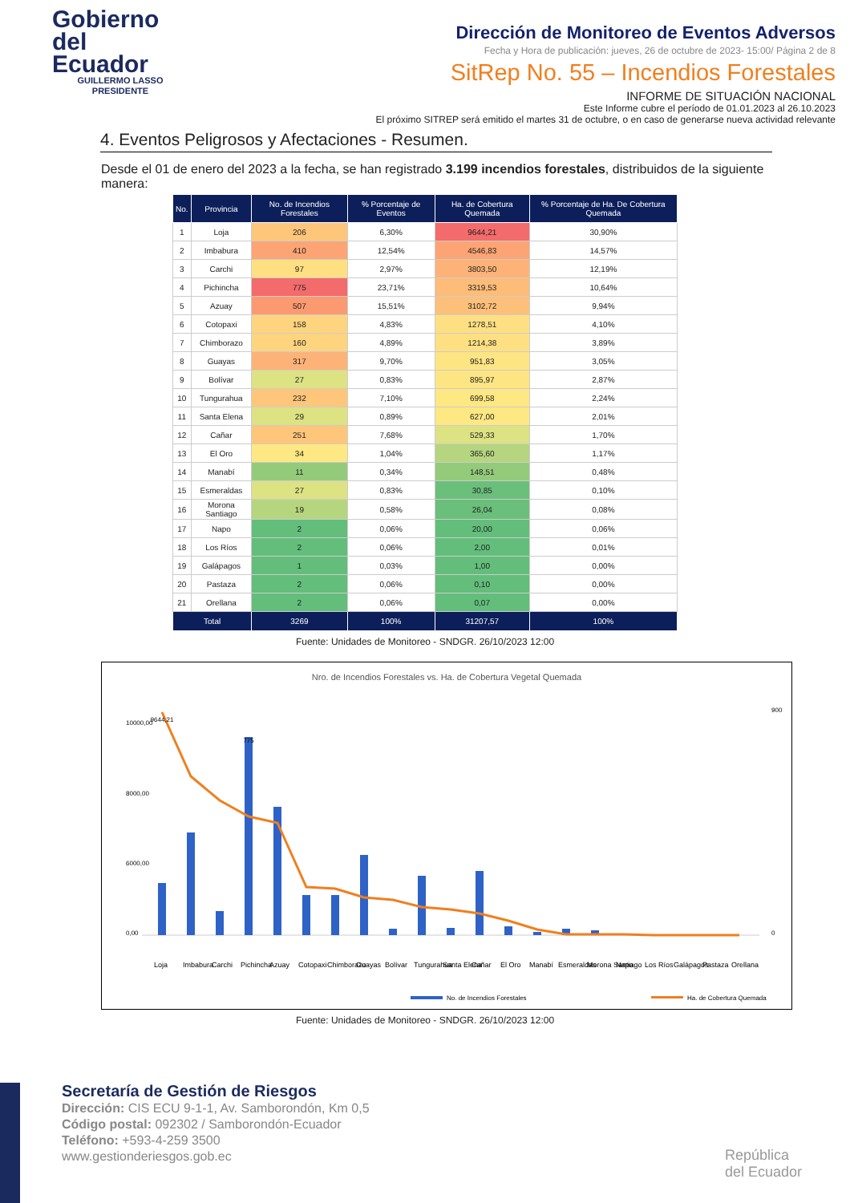Gobierno
del Ecuador
GUILLERMO LASSO
PRESIDENTE
Dirección de Monitoreo de Eventos Adversos
Fecha y Hora de publicación: jueves, 26 de octubre de 2023- 15:00/ Página 2 de 8
SitRep No. 55 – Incendios Forestales
INFORME DE SITUACIÓN NACIONAL
Este Informe cubre el período de 01.01.2023 al 26.10.2023
El próximo SITREP será emitido el martes 31 de octubre, o en caso de generarse nueva actividad relevante
4. Eventos Peligrosos y Afectaciones - Resumen.
Desde el 01 de enero del 2023 a la fecha, se han registrado 3.199 incendios forestales, distribuidos de la siguiente manera:
| No. | Provincia | No. de Incendios Forestales | % Porcentaje de Eventos | Ha. de Cobertura Quemada | % Porcentaje de Ha. De Cobertura Quemada |
| --- | --- | --- | --- | --- | --- |
| 1 | Loja | 206 | 6,30% | 9644,21 | 30,90% |
| 2 | Imbabura | 410 | 12,54% | 4546,83 | 14,57% |
| 3 | Carchi | 97 | 2,97% | 3803,50 | 12,19% |
| 4 | Pichincha | 775 | 23,71% | 3319,53 | 10,64% |
| 5 | Azuay | 507 | 15,51% | 3102,72 | 9,94% |
| 6 | Cotopaxi | 158 | 4,83% | 1278,51 | 4,10% |
| 7 | Chimborazo | 160 | 4,89% | 1214,38 | 3,89% |
| 8 | Guayas | 317 | 9,70% | 951,83 | 3,05% |
| 9 | Bolívar | 27 | 0,83% | 895,97 | 2,87% |
| 10 | Tungurahua | 232 | 7,10% | 699,58 | 2,24% |
| 11 | Santa Elena | 29 | 0,89% | 627,00 | 2,01% |
| 12 | Cañar | 251 | 7,68% | 529,33 | 1,70% |
| 13 | El Oro | 34 | 1,04% | 365,60 | 1,17% |
| 14 | Manabí | 11 | 0,34% | 148,51 | 0,48% |
| 15 | Esmeraldas | 27 | 0,83% | 30,85 | 0,10% |
| 16 | Morona Santiago | 19 | 0,58% | 26,04 | 0,08% |
| 17 | Napo | 2 | 0,06% | 20,00 | 0,06% |
| 18 | Los Ríos | 2 | 0,06% | 2,00 | 0,01% |
| 19 | Galápagos | 1 | 0,03% | 1,00 | 0,00% |
| 20 | Pastaza | 2 | 0,06% | 0,10 | 0,00% |
| 21 | Orellana | 2 | 0,06% | 0,07 | 0,00% |
| Total | | 3269 | 100% | 31207,57 | 100% |
Fuente: Unidades de Monitoreo - SNDGR. 26/10/2023 12:00
Nro. de Incendios Forestales vs. Ha. de Cobertura Vegetal Quemada
10000,00
8000,00
6000,00
0,00
900
0
9644,21
775
Loja
Imbabura
Carchi
Pichincha
Azuay
Cotopaxi
Chimborazo
Guayas
Bolívar
Tungurahua
Santa Elena
Cañar
El Oro
Manabí
Esmeraldas
Morona Santiago
Napo
Los Ríos
Galápagos
Pastaza
Orellana
No. de Incendios Forestales
Ha. de Cobertura Quemada
Fuente: Unidades de Monitoreo - SNDGR. 26/10/2023 12:00
Secretaría de Gestión de Riesgos
Dirección: CIS ECU 9-1-1, Av. Samborondón, Km 0,5
Código postal: 092302 / Samborondón-Ecuador
Teléfono: +593-4-259 3500
www.gestionderiesgos.gob.ec
República
del Ecuador